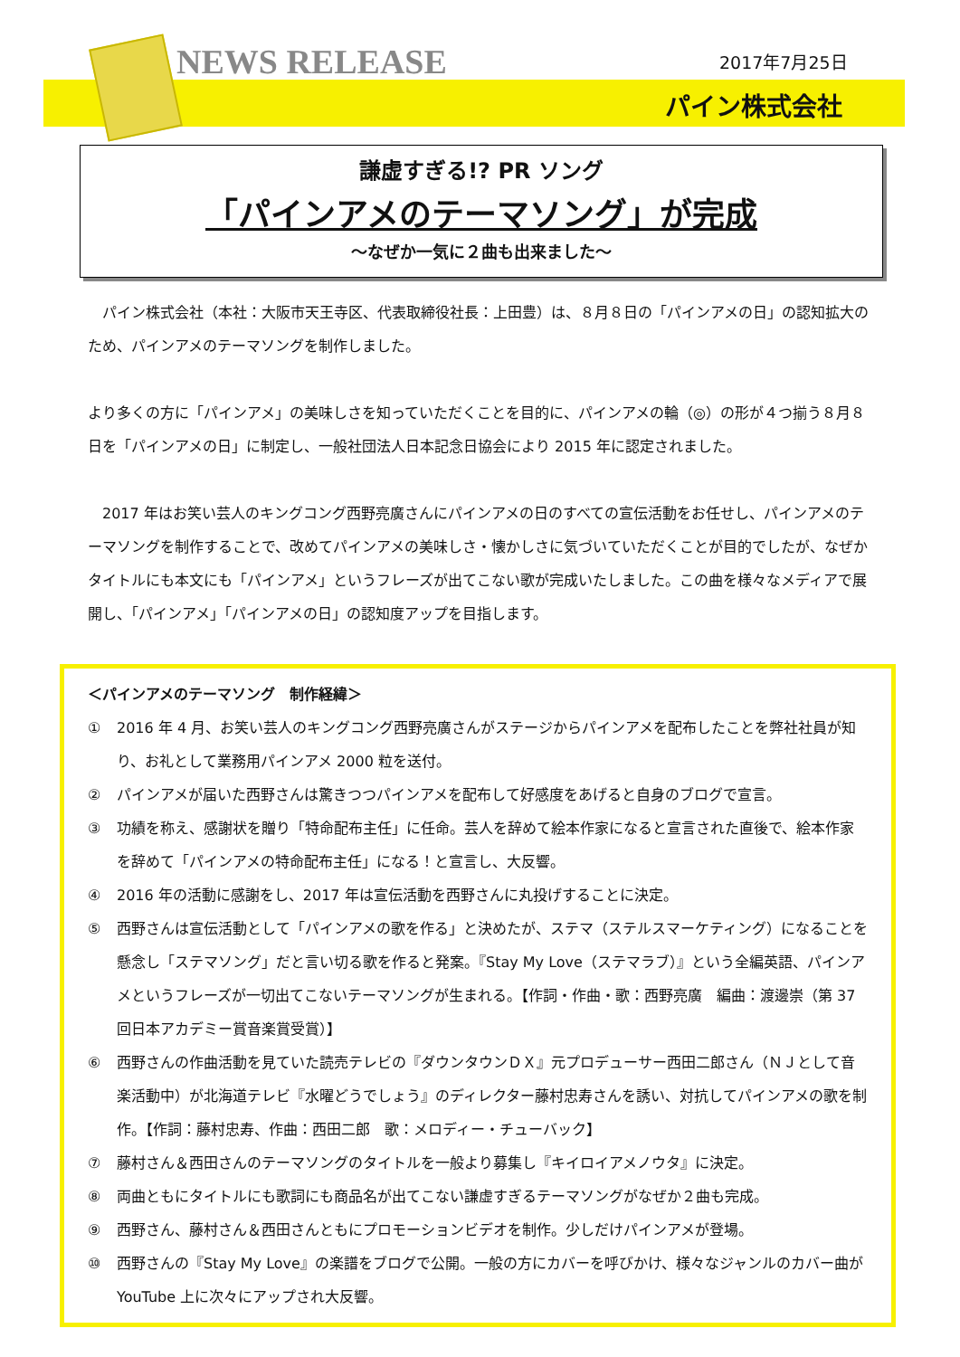NEWS RELEASE 2017年7月25日
パイン株式会社
謙虚すぎる!? PR ソング
「パインアメのテーマソング」が完成
～なぜか一気に２曲も出来ました～
　パイン株式会社（本社：大阪市天王寺区、代表取締役社長：上田豊）は、８月８日の「パインアメの日」の認知拡大のため、パインアメのテーマソングを制作しました。
より多くの方に「パインアメ」の美味しさを知っていただくことを目的に、パインアメの輪（◎）の形が４つ揃う８月８日を「パインアメの日」に制定し、一般社団法人日本記念日協会により 2015 年に認定されました。
　2017 年はお笑い芸人のキングコング西野亮廣さんにパインアメの日のすべての宣伝活動をお任せし、パインアメのテーマソングを制作することで、改めてパインアメの美味しさ・懐かしさに気づいていただくことが目的でしたが、なぜかタイトルにも本文にも「パインアメ」というフレーズが出てこない歌が完成いたしました。この曲を様々なメディアで展開し、「パインアメ」「パインアメの日」の認知度アップを目指します。
＜パインアメのテーマソング　制作経緯＞
① 2016 年 4 月、お笑い芸人のキングコング西野亮廣さんがステージからパインアメを配布したことを弊社社員が知り、お礼として業務用パインアメ 2000 粒を送付。
② パインアメが届いた西野さんは驚きつつパインアメを配布して好感度をあげると自身のブログで宣言。
③ 功績を称え、感謝状を贈り「特命配布主任」に任命。芸人を辞めて絵本作家になると宣言された直後で、絵本作家を辞めて「パインアメの特命配布主任」になる！と宣言し、大反響。
④ 2016 年の活動に感謝をし、2017 年は宣伝活動を西野さんに丸投げすることに決定。
⑤ 西野さんは宣伝活動として「パインアメの歌を作る」と決めたが、ステマ（ステルスマーケティング）になることを懸念し「ステマソング」だと言い切る歌を作ると発案。『Stay My Love（ステマラブ）』という全編英語、パインアメというフレーズが一切出てこないテーマソングが生まれる。【作詞・作曲・歌：西野亮廣　編曲：渡邊崇（第 37 回日本アカデミー賞音楽賞受賞）】
⑥ 西野さんの作曲活動を見ていた読売テレビの『ダウンタウンＤＸ』元プロデューサー西田二郎さん（ＮＪとして音楽活動中）が北海道テレビ『水曜どうでしょう』のディレクター藤村忠寿さんを誘い、対抗してパインアメの歌を制作。【作詞：藤村忠寿、作曲：西田二郎　歌：メロディー・チューバック】
⑦ 藤村さん＆西田さんのテーマソングのタイトルを一般より募集し『キイロイアメノウタ』に決定。
⑧ 両曲ともにタイトルにも歌詞にも商品名が出てこない謙虚すぎるテーマソングがなぜか２曲も完成。
⑨ 西野さん、藤村さん＆西田さんともにプロモーションビデオを制作。少しだけパインアメが登場。
⑩ 西野さんの『Stay My Love』の楽譜をブログで公開。一般の方にカバーを呼びかけ、様々なジャンルのカバー曲が YouTube 上に次々にアップされ大反響。